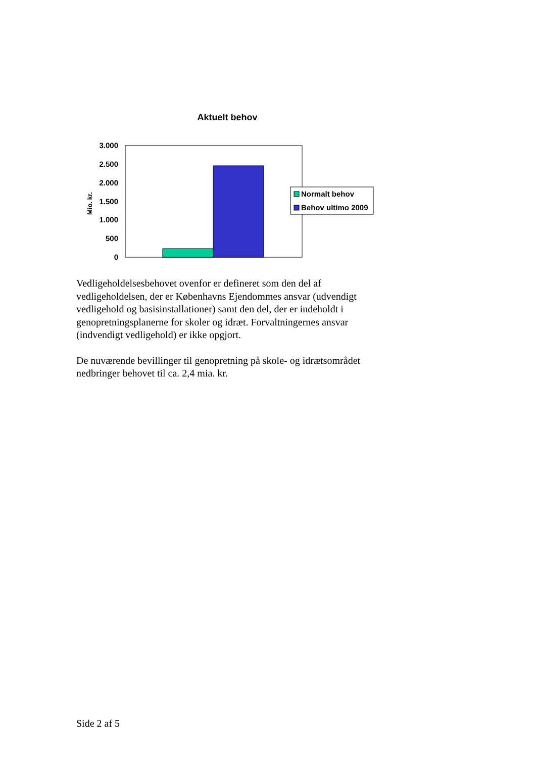Aktuelt behov
3.000
2.500
2.000
1.500
1.000
500
0
Mio. kr.
Normalt behov
Behov ultimo 2009
Vedligeholdelsesbehovet ovenfor er defineret som den del af vedligeholdelsen, der er Københavns Ejendommes ansvar (udvendigt vedligehold og basisinstallationer) samt den del, der er indeholdt i genopretningsplanerne for skoler og idræt. Forvaltningernes ansvar (indvendigt vedligehold) er ikke opgjort.
De nuværende bevillinger til genopretning på skole- og idrætsområdet nedbringer behovet til ca. 2,4 mia. kr.
Side 2 af 5